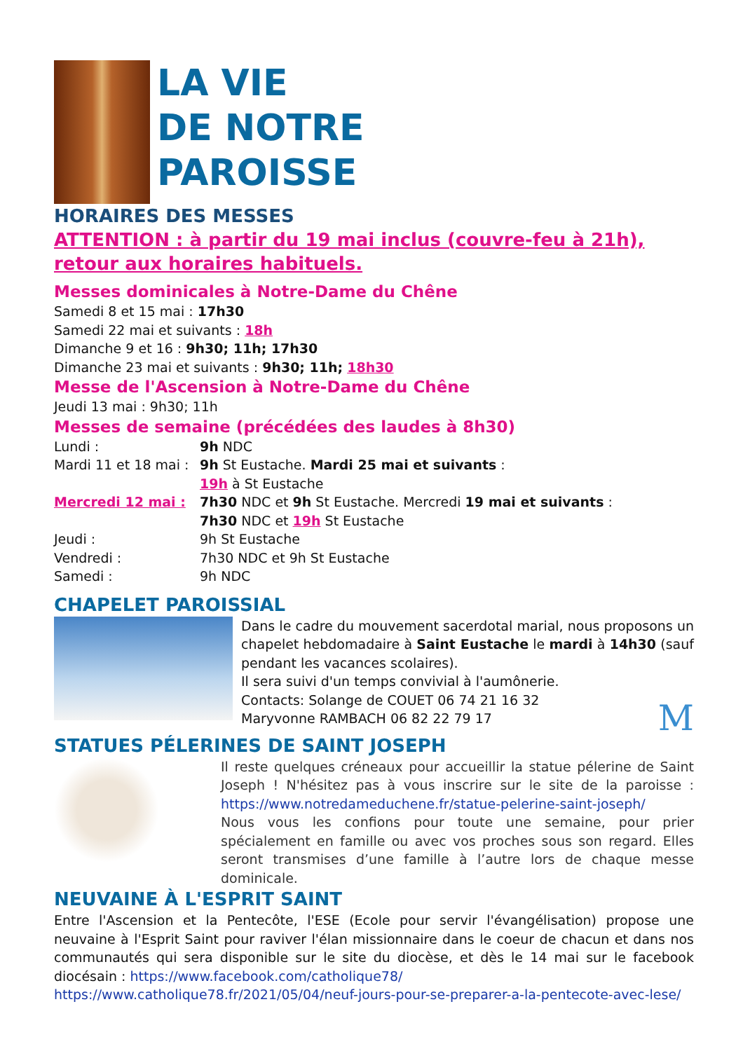LA VIE
DE NOTRE
PAROISSE
HORAIRES DES MESSES
ATTENTION : à partir du 19 mai inclus (couvre-feu à 21h), retour aux horaires habituels.
Messes dominicales à Notre-Dame du Chêne
Samedi 8 et 15 mai : 17h30
Samedi 22 mai et suivants : 18h
Dimanche 9 et 16 : 9h30; 11h; 17h30
Dimanche 23 mai et suivants : 9h30; 11h; 18h30
Messe de l'Ascension à Notre-Dame du Chêne
Jeudi 13 mai : 9h30; 11h
Messes de semaine (précédées des laudes à 8h30)
Lundi : 9h NDC
Mardi 11 et 18 mai : 9h St Eustache. Mardi 25 mai et suivants :
19h à St Eustache
Mercredi 12 mai : 7h30 NDC et 9h St Eustache. Mercredi 19 mai et suivants :
7h30 NDC et 19h St Eustache
Jeudi : 9h St Eustache
Vendredi : 7h30 NDC et 9h St Eustache
Samedi : 9h NDC
CHAPELET PAROISSIAL
Dans le cadre du mouvement sacerdotal marial, nous proposons un chapelet hebdomadaire à Saint Eustache le mardi à 14h30 (sauf pendant les vacances scolaires).
Il sera suivi d'un temps convivial à l'aumônerie.
Contacts: Solange de COUET 06 74 21 16 32
Maryvonne RAMBACH 06 82 22 79 17 M
STATUES PÉLERINES DE SAINT JOSEPH
Il reste quelques créneaux pour accueillir la statue pélerine de Saint Joseph ! N'hésitez pas à vous inscrire sur le site de la paroisse : https://www.notredameduchene.fr/statue-pelerine-saint-joseph/
Nous vous les confions pour toute une semaine, pour prier spécialement en famille ou avec vos proches sous son regard. Elles seront transmises d’une famille à l’autre lors de chaque messe dominicale.
NEUVAINE À L'ESPRIT SAINT
Entre l'Ascension et la Pentecôte, l'ESE (Ecole pour servir l'évangélisation) propose une neuvaine à l'Esprit Saint pour raviver l'élan missionnaire dans le coeur de chacun et dans nos communautés qui sera disponible sur le site du diocèse, et dès le 14 mai sur le facebook diocésain : https://www.facebook.com/catholique78/
https://www.catholique78.fr/2021/05/04/neuf-jours-pour-se-preparer-a-la-pentecote-avec-lese/